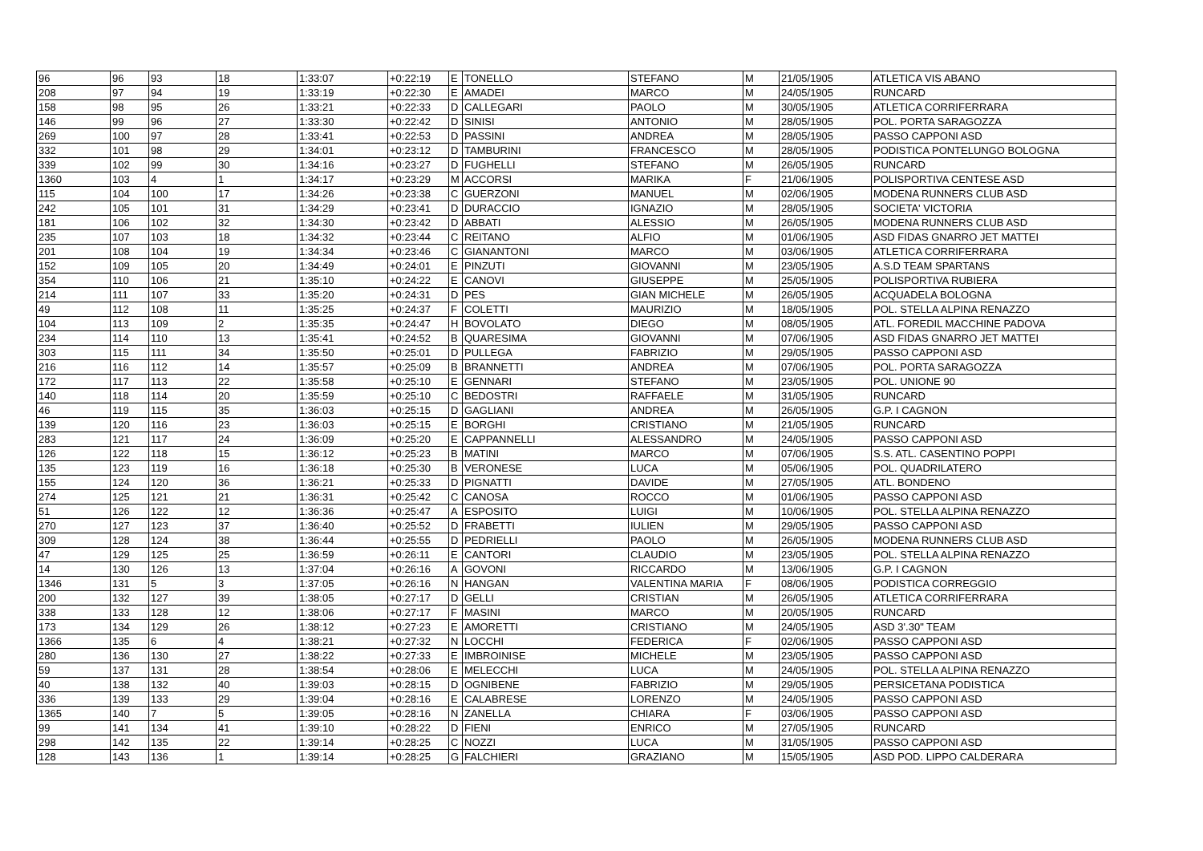| 96 | 96 | 93 | 18 | 1:33:07 | +0:22:19 | E | TONELLO | STEFANO | M | 21/05/1905 | ATLETICA VIS ABANO |
| 208 | 97 | 94 | 19 | 1:33:19 | +0:22:30 | E | AMADEI | MARCO | M | 24/05/1905 | RUNCARD |
| 158 | 98 | 95 | 26 | 1:33:21 | +0:22:33 | D | CALLEGARI | PAOLO | M | 30/05/1905 | ATLETICA CORRIFERRARA |
| 146 | 99 | 96 | 27 | 1:33:30 | +0:22:42 | D | SINISI | ANTONIO | M | 28/05/1905 | POL. PORTA SARAGOZZA |
| 269 | 100 | 97 | 28 | 1:33:41 | +0:22:53 | D | PASSINI | ANDREA | M | 28/05/1905 | PASSO CAPPONI ASD |
| 332 | 101 | 98 | 29 | 1:34:01 | +0:23:12 | D | TAMBURINI | FRANCESCO | M | 28/05/1905 | PODISTICA PONTELUNGO BOLOGNA |
| 339 | 102 | 99 | 30 | 1:34:16 | +0:23:27 | D | FUGHELLI | STEFANO | M | 26/05/1905 | RUNCARD |
| 1360 | 103 | 4 | 1 | 1:34:17 | +0:23:29 | M | ACCORSI | MARIKA | F | 21/06/1905 | POLISPORTIVA CENTESE ASD |
| 115 | 104 | 100 | 17 | 1:34:26 | +0:23:38 | C | GUERZONI | MANUEL | M | 02/06/1905 | MODENA RUNNERS CLUB ASD |
| 242 | 105 | 101 | 31 | 1:34:29 | +0:23:41 | D | DURACCIO | IGNAZIO | M | 28/05/1905 | SOCIETA' VICTORIA |
| 181 | 106 | 102 | 32 | 1:34:30 | +0:23:42 | D | ABBATI | ALESSIO | M | 26/05/1905 | MODENA RUNNERS CLUB ASD |
| 235 | 107 | 103 | 18 | 1:34:32 | +0:23:44 | C | REITANO | ALFIO | M | 01/06/1905 | ASD FIDAS GNARRO JET MATTEI |
| 201 | 108 | 104 | 19 | 1:34:34 | +0:23:46 | C | GIANANTONI | MARCO | M | 03/06/1905 | ATLETICA CORRIFERRARA |
| 152 | 109 | 105 | 20 | 1:34:49 | +0:24:01 | E | PINZUTI | GIOVANNI | M | 23/05/1905 | A.S.D TEAM SPARTANS |
| 354 | 110 | 106 | 21 | 1:35:10 | +0:24:22 | E | CANOVI | GIUSEPPE | M | 25/05/1905 | POLISPORTIVA RUBIERA |
| 214 | 111 | 107 | 33 | 1:35:20 | +0:24:31 | D | PES | GIAN MICHELE | M | 26/05/1905 | ACQUADELA BOLOGNA |
| 49 | 112 | 108 | 11 | 1:35:25 | +0:24:37 | F | COLETTI | MAURIZIO | M | 18/05/1905 | POL. STELLA ALPINA RENAZZO |
| 104 | 113 | 109 | 2 | 1:35:35 | +0:24:47 | H | BOVOLATO | DIEGO | M | 08/05/1905 | ATL. FOREDIL MACCHINE PADOVA |
| 234 | 114 | 110 | 13 | 1:35:41 | +0:24:52 | B | QUARESIMA | GIOVANNI | M | 07/06/1905 | ASD FIDAS GNARRO JET MATTEI |
| 303 | 115 | 111 | 34 | 1:35:50 | +0:25:01 | D | PULLEGA | FABRIZIO | M | 29/05/1905 | PASSO CAPPONI ASD |
| 216 | 116 | 112 | 14 | 1:35:57 | +0:25:09 | B | BRANNETTI | ANDREA | M | 07/06/1905 | POL. PORTA SARAGOZZA |
| 172 | 117 | 113 | 22 | 1:35:58 | +0:25:10 | E | GENNARI | STEFANO | M | 23/05/1905 | POL. UNIONE 90 |
| 140 | 118 | 114 | 20 | 1:35:59 | +0:25:10 | C | BEDOSTRI | RAFFAELE | M | 31/05/1905 | RUNCARD |
| 46 | 119 | 115 | 35 | 1:36:03 | +0:25:15 | D | GAGLIANI | ANDREA | M | 26/05/1905 | G.P. I CAGNON |
| 139 | 120 | 116 | 23 | 1:36:03 | +0:25:15 | E | BORGHI | CRISTIANO | M | 21/05/1905 | RUNCARD |
| 283 | 121 | 117 | 24 | 1:36:09 | +0:25:20 | E | CAPPANNELLI | ALESSANDRO | M | 24/05/1905 | PASSO CAPPONI ASD |
| 126 | 122 | 118 | 15 | 1:36:12 | +0:25:23 | B | MATINI | MARCO | M | 07/06/1905 | S.S. ATL. CASENTINO POPPI |
| 135 | 123 | 119 | 16 | 1:36:18 | +0:25:30 | B | VERONESE | LUCA | M | 05/06/1905 | POL. QUADRILATERO |
| 155 | 124 | 120 | 36 | 1:36:21 | +0:25:33 | D | PIGNATTI | DAVIDE | M | 27/05/1905 | ATL. BONDENO |
| 274 | 125 | 121 | 21 | 1:36:31 | +0:25:42 | C | CANOSA | ROCCO | M | 01/06/1905 | PASSO CAPPONI ASD |
| 51 | 126 | 122 | 12 | 1:36:36 | +0:25:47 | A | ESPOSITO | LUIGI | M | 10/06/1905 | POL. STELLA ALPINA RENAZZO |
| 270 | 127 | 123 | 37 | 1:36:40 | +0:25:52 | D | FRABETTI | IULIEN | M | 29/05/1905 | PASSO CAPPONI ASD |
| 309 | 128 | 124 | 38 | 1:36:44 | +0:25:55 | D | PEDRIELLI | PAOLO | M | 26/05/1905 | MODENA RUNNERS CLUB ASD |
| 47 | 129 | 125 | 25 | 1:36:59 | +0:26:11 | E | CANTORI | CLAUDIO | M | 23/05/1905 | POL. STELLA ALPINA RENAZZO |
| 14 | 130 | 126 | 13 | 1:37:04 | +0:26:16 | A | GOVONI | RICCARDO | M | 13/06/1905 | G.P. I CAGNON |
| 1346 | 131 | 5 | 3 | 1:37:05 | +0:26:16 | N | HANGAN | VALENTINA MARIA | F | 08/06/1905 | PODISTICA CORREGGIO |
| 200 | 132 | 127 | 39 | 1:38:05 | +0:27:17 | D | GELLI | CRISTIAN | M | 26/05/1905 | ATLETICA CORRIFERRARA |
| 338 | 133 | 128 | 12 | 1:38:06 | +0:27:17 | F | MASINI | MARCO | M | 20/05/1905 | RUNCARD |
| 173 | 134 | 129 | 26 | 1:38:12 | +0:27:23 | E | AMORETTI | CRISTIANO | M | 24/05/1905 | ASD 3'.30" TEAM |
| 1366 | 135 | 6 | 4 | 1:38:21 | +0:27:32 | N | LOCCHI | FEDERICA | F | 02/06/1905 | PASSO CAPPONI ASD |
| 280 | 136 | 130 | 27 | 1:38:22 | +0:27:33 | E | IMBROINISE | MICHELE | M | 23/05/1905 | PASSO CAPPONI ASD |
| 59 | 137 | 131 | 28 | 1:38:54 | +0:28:06 | E | MELECCHI | LUCA | M | 24/05/1905 | POL. STELLA ALPINA RENAZZO |
| 40 | 138 | 132 | 40 | 1:39:03 | +0:28:15 | D | OGNIBENE | FABRIZIO | M | 29/05/1905 | PERSICETANA PODISTICA |
| 336 | 139 | 133 | 29 | 1:39:04 | +0:28:16 | E | CALABRESE | LORENZO | M | 24/05/1905 | PASSO CAPPONI ASD |
| 1365 | 140 | 7 | 5 | 1:39:05 | +0:28:16 | N | ZANELLA | CHIARA | F | 03/06/1905 | PASSO CAPPONI ASD |
| 99 | 141 | 134 | 41 | 1:39:10 | +0:28:22 | D | FIENI | ENRICO | M | 27/05/1905 | RUNCARD |
| 298 | 142 | 135 | 22 | 1:39:14 | +0:28:25 | C | NOZZI | LUCA | M | 31/05/1905 | PASSO CAPPONI ASD |
| 128 | 143 | 136 | 1 | 1:39:14 | +0:28:25 | G | FALCHIERI | GRAZIANO | M | 15/05/1905 | ASD POD. LIPPO CALDERARA |